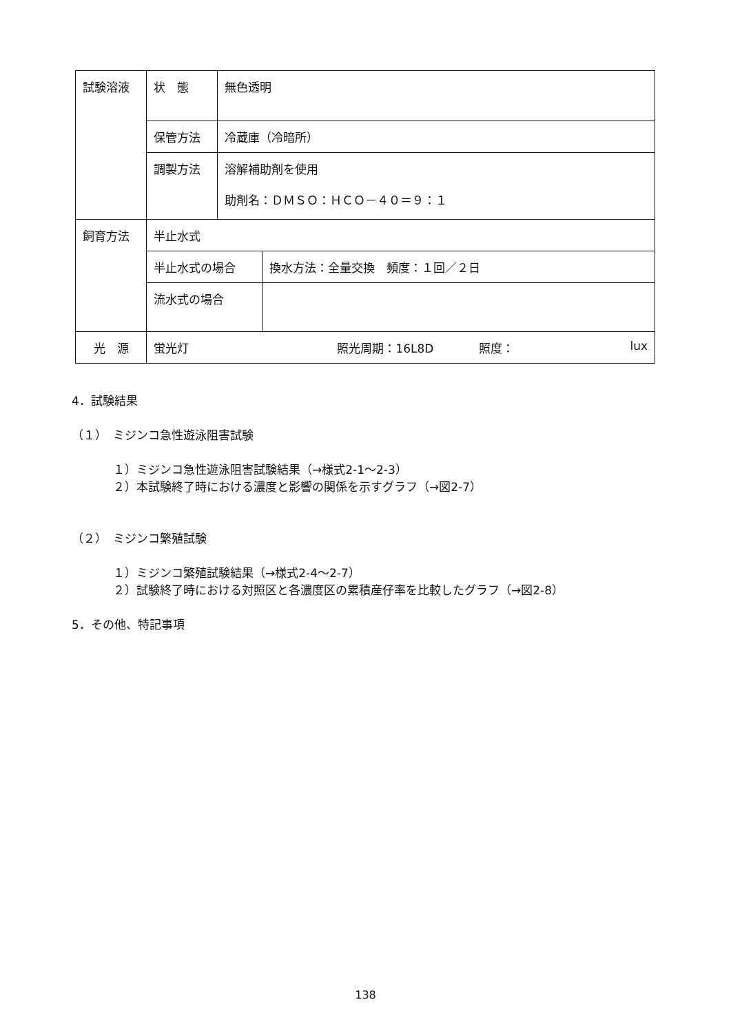| 試験溶液 | 状 態 | 無色透明 | |
| | 保管方法 | 冷蔵庫（冷暗所） | |
| | 調製方法 | 溶解補助剤を使用 助剤名：ＤＭＳＯ：ＨＣＯ－４０＝９：１ | |
| 飼育方法 | 半止水式 | | |
| | 半止水式の場合 | | 換水方法：全量交換 頻度：１回／２日 |
| | 流水式の場合 | | |
| 光 源 | 蛍光灯 照光周期：16L8D 照度： lux | | |
4．試験結果
（１）　ミジンコ急性遊泳阻害試験
１）ミジンコ急性遊泳阻害試験結果（→様式2-1～2-3）
２）本試験終了時における濃度と影響の関係を示すグラフ（→図2-7）
（２）　ミジンコ繁殖試験
１）ミジンコ繁殖試験結果（→様式2-4～2-7）
２）試験終了時における対照区と各濃度区の累積産仔率を比較したグラフ（→図2-8）
5．その他、特記事項
138